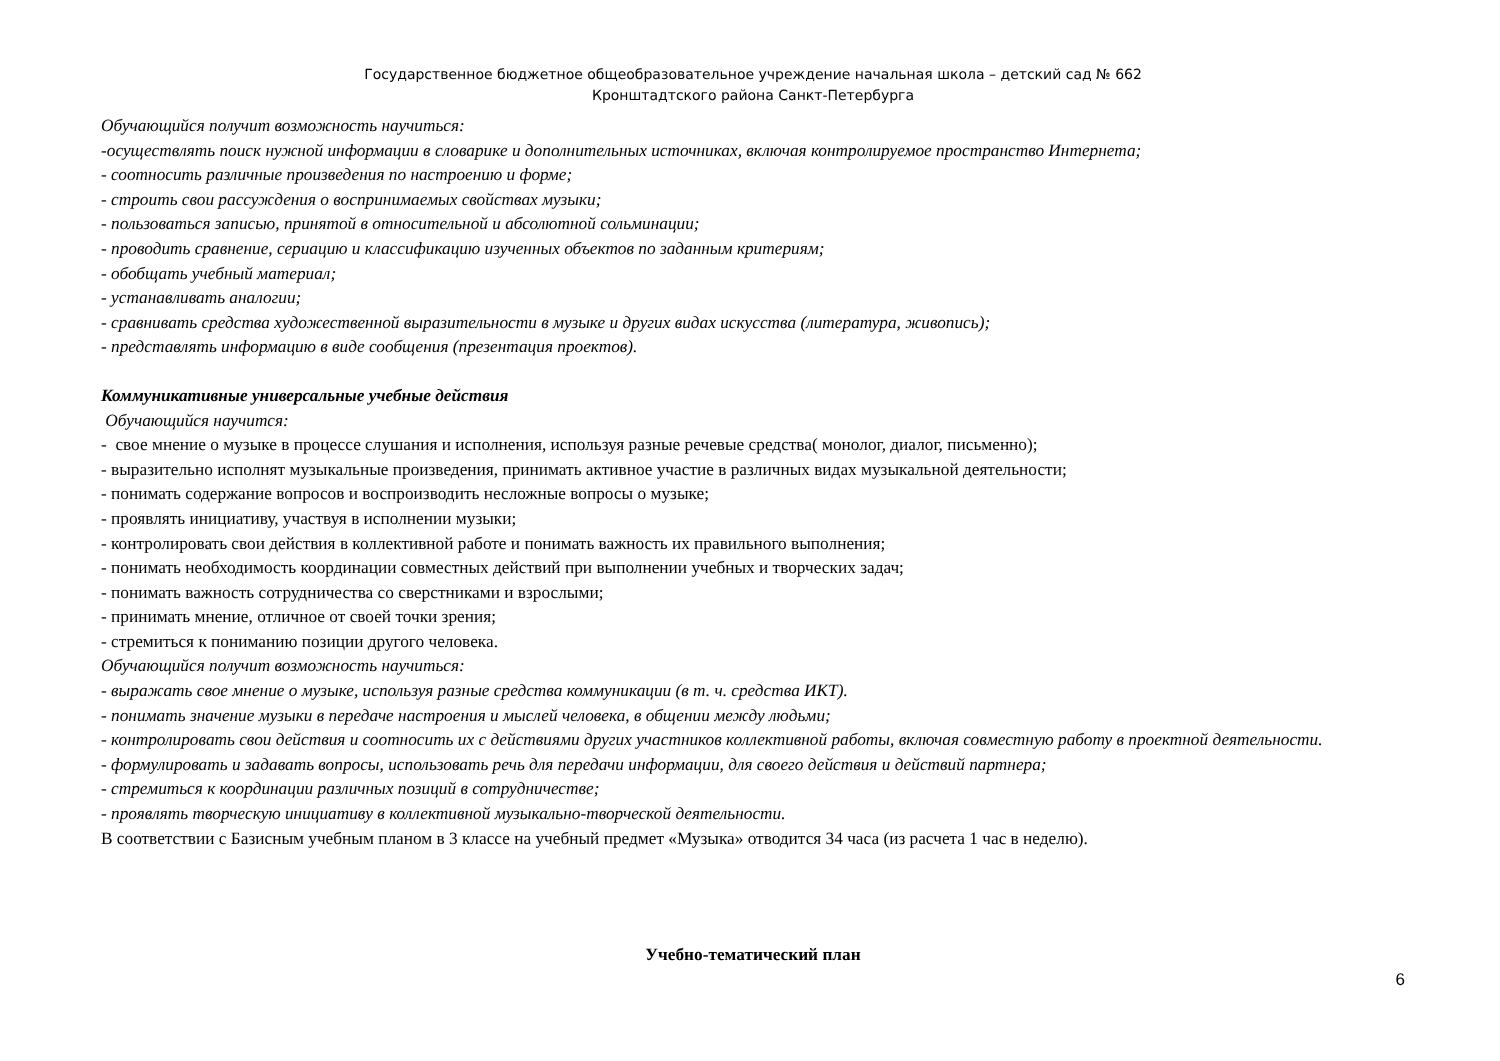Государственное бюджетное общеобразовательное учреждение начальная школа – детский сад № 662
Кронштадтского района Санкт-Петербурга
Обучающийся получит возможность научиться:
-осуществлять поиск нужной информации в словарике и дополнительных источниках, включая контролируемое пространство Интернета;
- соотносить различные произведения по настроению и форме;
- строить свои рассуждения о воспринимаемых свойствах музыки;
- пользоваться записью, принятой в относительной и абсолютной сольминации;
- проводить сравнение, сериацию и классификацию изученных объектов по заданным критериям;
- обобщать учебный материал;
- устанавливать аналогии;
- сравнивать средства художественной выразительности в музыке и других видах искусства (литература, живопись);
- представлять информацию в виде сообщения (презентация проектов).
Коммуникативные универсальные учебные действия
Обучающийся научится:
- свое мнение о музыке в процессе слушания и исполнения, используя разные речевые средства( монолог, диалог, письменно);
- выразительно исполнят музыкальные произведения, принимать активное участие в различных видах музыкальной деятельности;
- понимать содержание вопросов и воспроизводить несложные вопросы о музыке;
- проявлять инициативу, участвуя в исполнении музыки;
- контролировать свои действия в коллективной работе и понимать важность их правильного выполнения;
- понимать необходимость координации совместных действий при выполнении учебных и творческих задач;
- понимать важность сотрудничества со сверстниками и взрослыми;
- принимать мнение, отличное от своей точки зрения;
- стремиться к пониманию позиции другого человека.
Обучающийся получит возможность научиться:
- выражать свое мнение о музыке, используя разные средства коммуникации (в т. ч. средства ИКТ).
- понимать значение музыки в передаче настроения и мыслей человека, в общении между людьми;
- контролировать свои действия и соотносить их с действиями других участников коллективной работы, включая совместную работу в проектной деятельности.
- формулировать и задавать вопросы, использовать речь для передачи информации, для своего действия и действий партнера;
- стремиться к координации различных позиций в сотрудничестве;
- проявлять творческую инициативу в коллективной музыкально-творческой деятельности.
В соответствии с Базисным учебным планом в 3 классе на учебный предмет «Музыка» отводится 34 часа (из расчета 1 час в неделю).
Учебно-тематический план
6